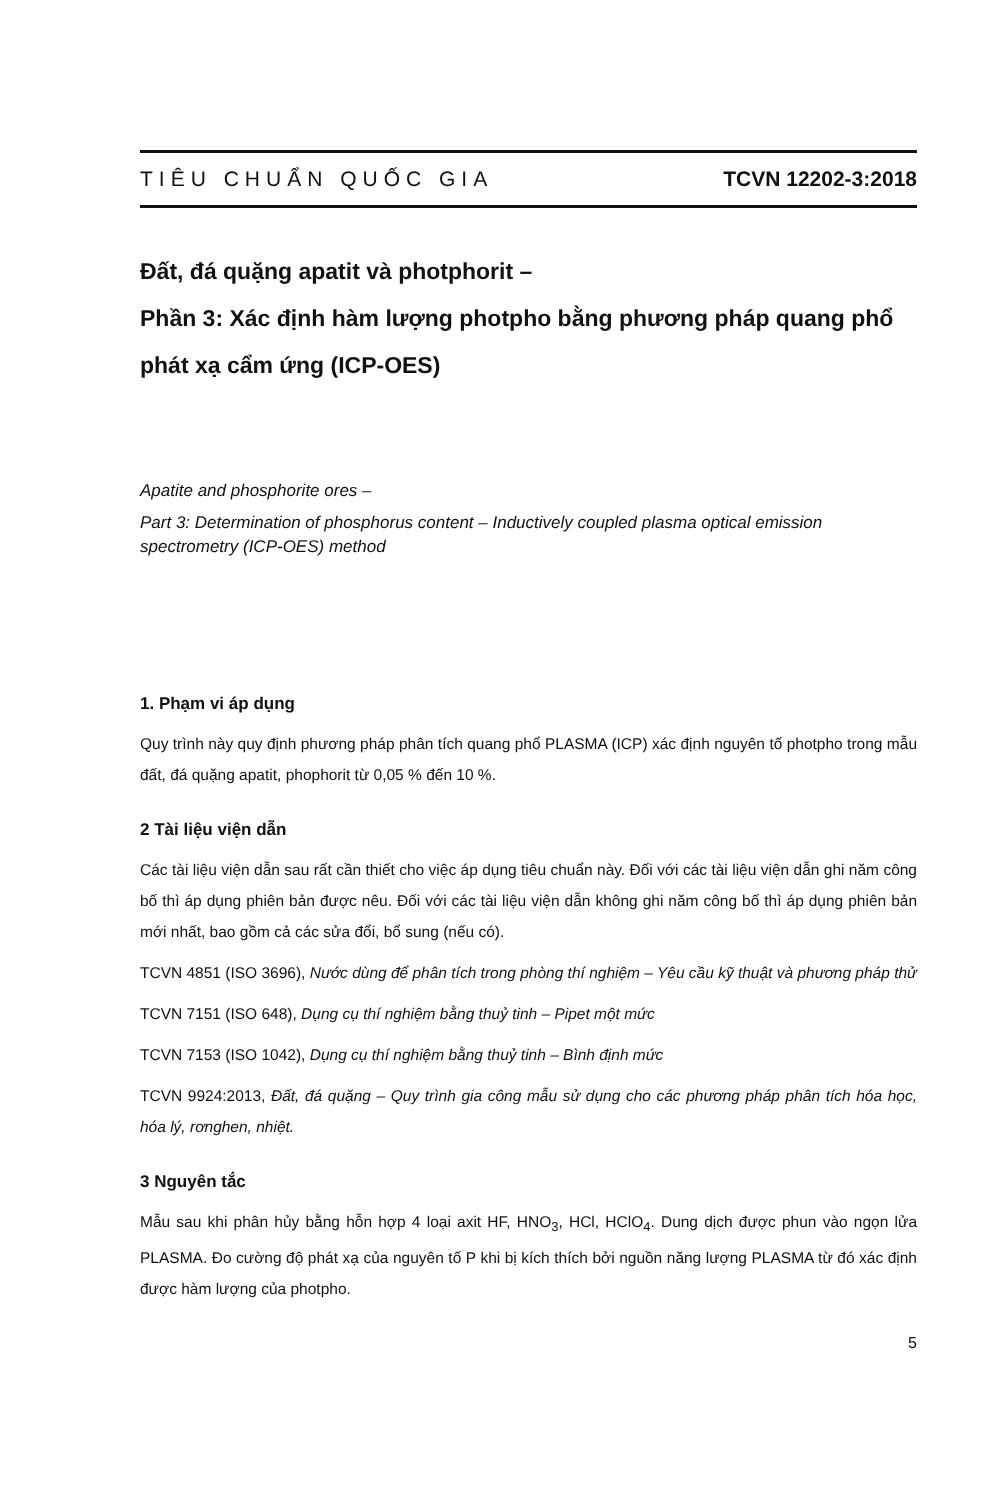TIÊU CHUẨN QUỐC GIA TCVN 12202-3:2018
Đất, đá quặng apatit và photphorit –
Phần 3: Xác định hàm lượng photpho bằng phương pháp quang phổ phát xạ cẩm ứng (ICP-OES)
Apatite and phosphorite ores –
Part 3: Determination of phosphorus content – Inductively coupled plasma optical emission spectrometry (ICP-OES) method
1. Phạm vi áp dụng
Quy trình này quy định phương pháp phân tích quang phổ PLASMA (ICP) xác định nguyên tố photpho trong mẫu đất, đá quặng apatit, phophorit từ 0,05 % đến 10 %.
2 Tài liệu viện dẫn
Các tài liệu viện dẫn sau rất cần thiết cho việc áp dụng tiêu chuẩn này. Đối với các tài liệu viện dẫn ghi năm công bố thì áp dụng phiên bản được nêu. Đối với các tài liệu viện dẫn không ghi năm công bố thì áp dụng phiên bản mới nhất, bao gồm cả các sửa đổi, bổ sung (nếu có).
TCVN 4851 (ISO 3696), Nước dùng để phân tích trong phòng thí nghiệm – Yêu cầu kỹ thuật và phương pháp thử
TCVN 7151 (ISO 648), Dụng cụ thí nghiệm bằng thuỷ tinh – Pipet một mức
TCVN 7153 (ISO 1042), Dụng cụ thí nghiệm bằng thuỷ tinh – Bình định mức
TCVN 9924:2013, Đất, đá quặng – Quy trình gia công mẫu sử dụng cho các phương pháp phân tích hóa học, hóa lý, rơnghen, nhiệt.
3 Nguyên tắc
Mẫu sau khi phân hủy bằng hỗn hợp 4 loại axit HF, HNO<sub>3</sub>, HCl, HClO<sub>4</sub>. Dung dịch được phun vào ngọn lửa PLASMA. Đo cường độ phát xạ của nguyên tố P khi bị kích thích bởi nguồn năng lượng PLASMA từ đó xác định được hàm lượng của photpho.
5